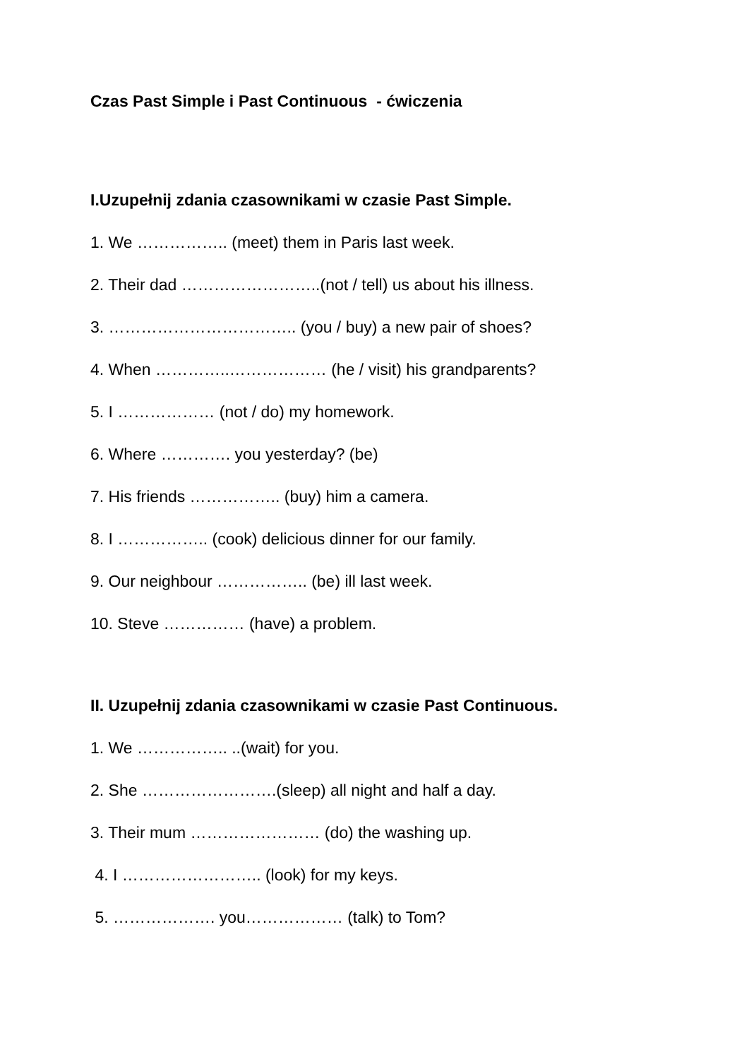Czas Past Simple i Past Continuous - ćwiczenia
I.Uzupełnij zdania czasownikami w czasie Past Simple.
1. We …………….. (meet) them in Paris last week.
2. Their dad ……………………..(not / tell) us about his illness.
3. …………………………….. (you / buy) a new pair of shoes?
4. When …………..……………… (he / visit) his grandparents?
5. I ……………… (not / do) my homework.
6. Where …………. you yesterday? (be)
7. His friends …………….. (buy) him a camera.
8. I …………….. (cook) delicious dinner for our family.
9. Our neighbour …………….. (be) ill last week.
10. Steve …………… (have) a problem.
II. Uzupełnij zdania czasownikami w czasie Past Continuous.
1. We …………….. ..(wait) for you.
2. She …………………….(sleep) all night and half a day.
3. Their mum …………………… (do) the washing up.
4. I …………………….. (look) for my keys.
5. ………………. you……………… (talk) to Tom?